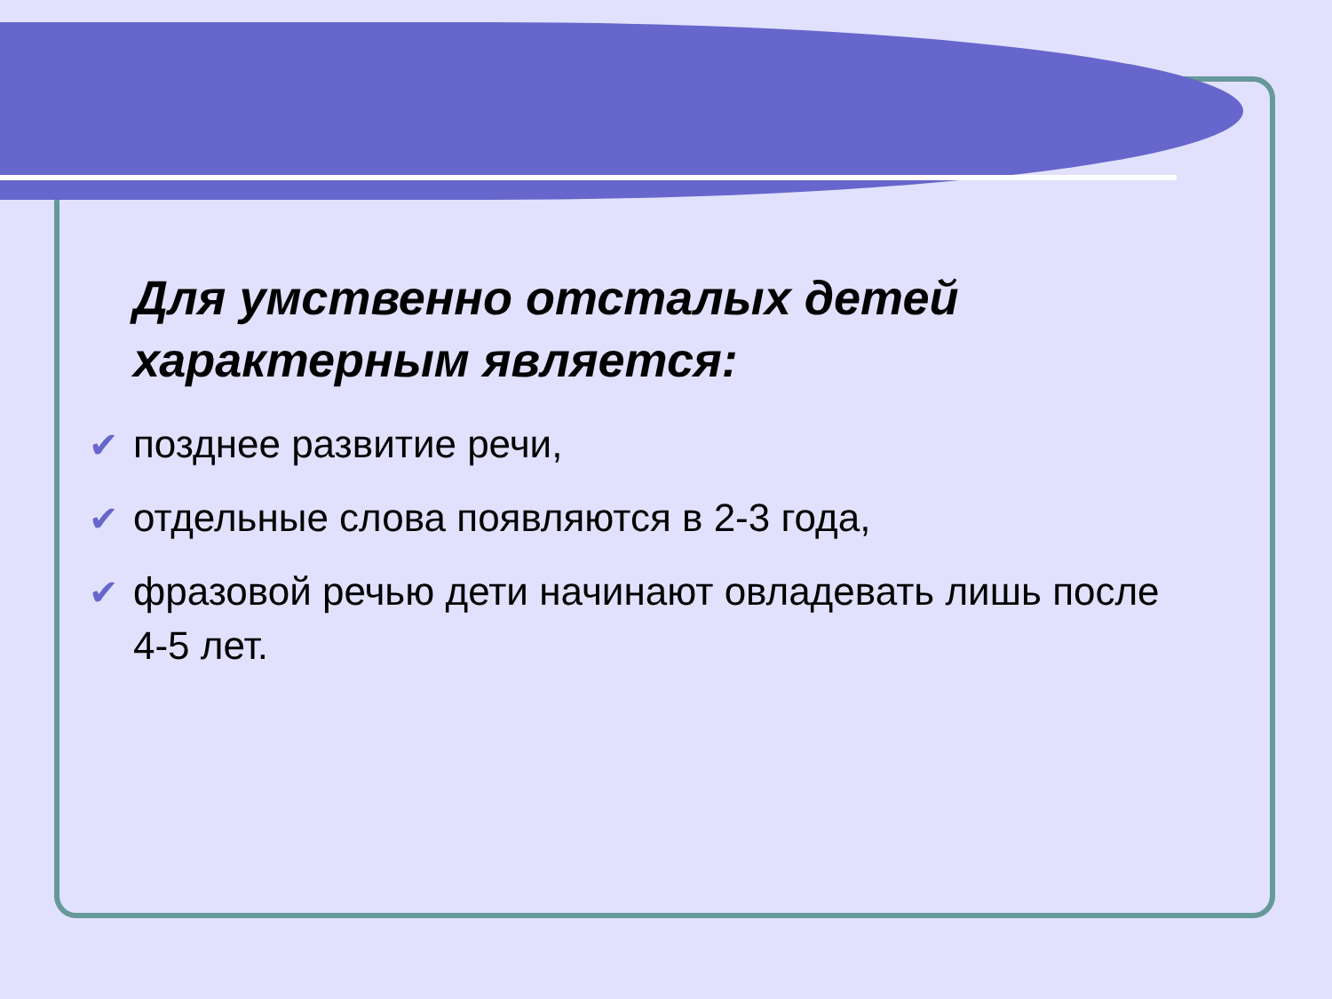Для умственно отсталых детей характерным является:
✔ позднее развитие речи,
✔ отдельные слова появляются в 2-3 года,
✔ фразовой речью дети начинают овладевать лишь после 4-5 лет.